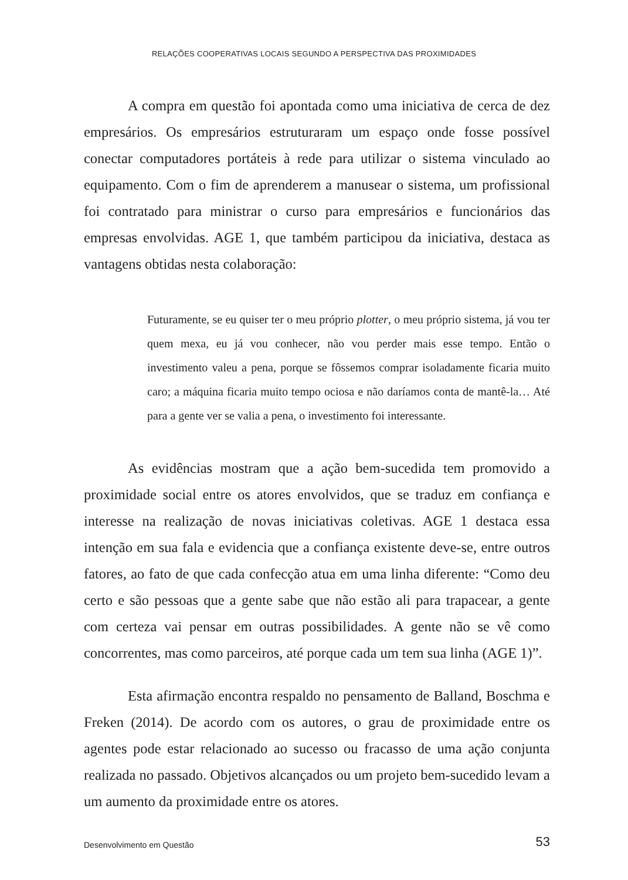RELAÇÕES COOPERATIVAS LOCAIS SEGUNDO A PERSPECTIVA DAS PROXIMIDADES
A compra em questão foi apontada como uma iniciativa de cerca de dez empresários. Os empresários estruturaram um espaço onde fosse possível conectar computadores portáteis à rede para utilizar o sistema vinculado ao equipamento. Com o fim de aprenderem a manusear o sistema, um profissional foi contratado para ministrar o curso para empresários e funcionários das empresas envolvidas. AGE 1, que também participou da iniciativa, destaca as vantagens obtidas nesta colaboração:
Futuramente, se eu quiser ter o meu próprio plotter, o meu próprio sistema, já vou ter quem mexa, eu já vou conhecer, não vou perder mais esse tempo. Então o investimento valeu a pena, porque se fôssemos comprar isoladamente ficaria muito caro; a máquina ficaria muito tempo ociosa e não daríamos conta de mantê-la… Até para a gente ver se valia a pena, o investimento foi interessante.
As evidências mostram que a ação bem-sucedida tem promovido a proximidade social entre os atores envolvidos, que se traduz em confiança e interesse na realização de novas iniciativas coletivas. AGE 1 destaca essa intenção em sua fala e evidencia que a confiança existente deve-se, entre outros fatores, ao fato de que cada confecção atua em uma linha diferente: “Como deu certo e são pessoas que a gente sabe que não estão ali para trapacear, a gente com certeza vai pensar em outras possibilidades. A gente não se vê como concorrentes, mas como parceiros, até porque cada um tem sua linha (AGE 1)”.
Esta afirmação encontra respaldo no pensamento de Balland, Boschma e Freken (2014). De acordo com os autores, o grau de proximidade entre os agentes pode estar relacionado ao sucesso ou fracasso de uma ação conjunta realizada no passado. Objetivos alcançados ou um projeto bem-sucedido levam a um aumento da proximidade entre os atores.
Desenvolvimento em Questão 53